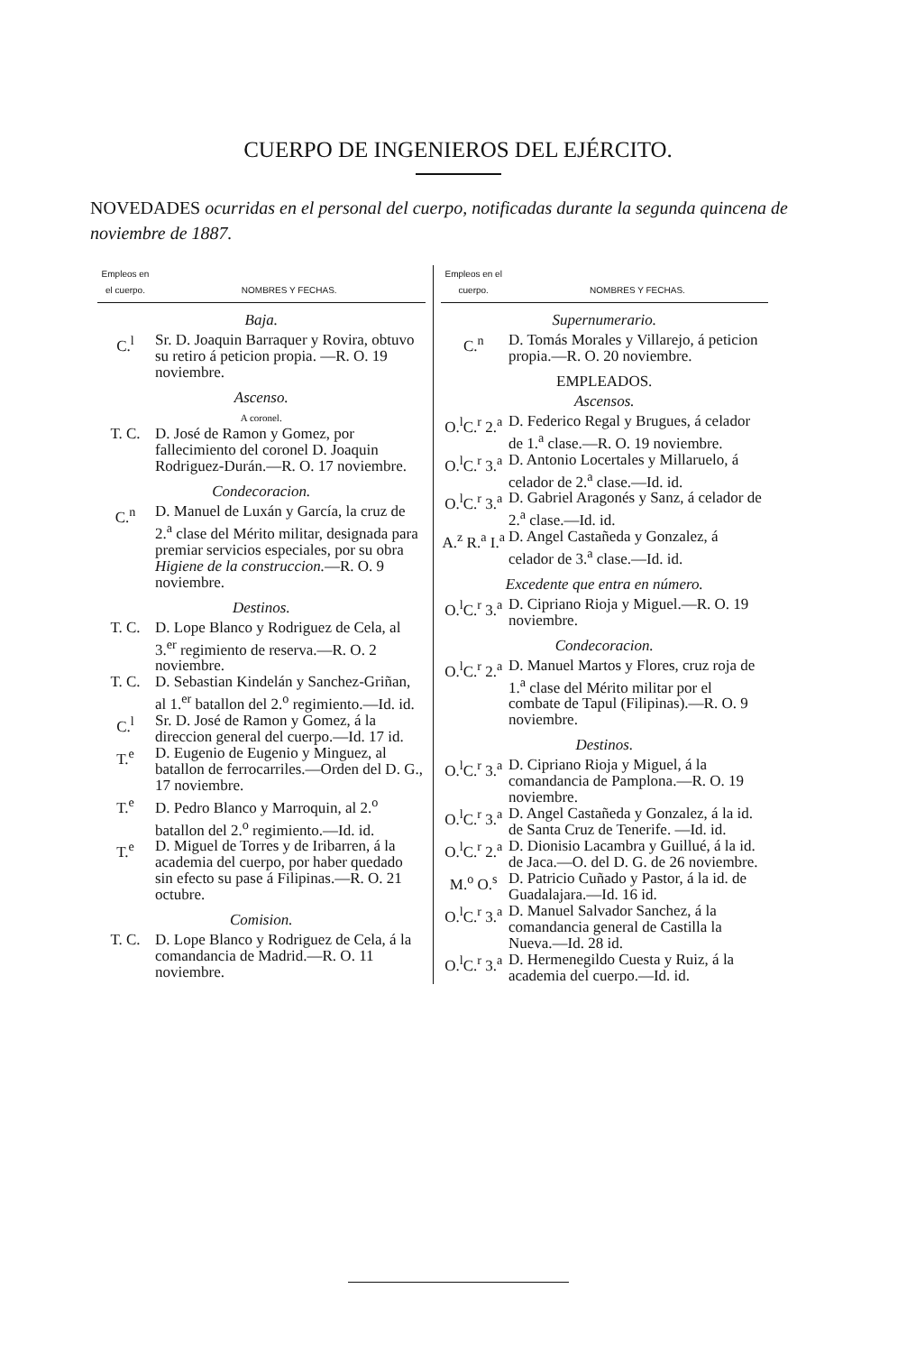CUERPO DE INGENIEROS DEL EJÉRCITO.
NOVEDADES ocurridas en el personal del cuerpo, notificadas durante la segunda quincena de noviembre de 1887.
| Empleos en el cuerpo. | NOMBRES Y FECHAS. |
| --- | --- |
| Baja. | |
| C.<sup>l</sup> | Sr. D. Joaquin Barraquer y Rovira, obtuvo su retiro á peticion propia. —R. O. 19 noviembre. |
| Ascenso. | |
| A coronel. | |
| T. C. | D. José de Ramon y Gomez, por fallecimiento del coronel D. Joaquin Rodriguez-Durán.—R. O. 17 noviembre. |
| Condecoracion. | |
| C.<sup>n</sup> | D. Manuel de Luxán y García, la cruz de 2.<sup>a</sup> clase del Mérito militar, designada para premiar servicios especiales, por su obra Higiene de la construccion. —R. O. 9 noviembre. |
| Destinos. | |
| T. C. | D. Lope Blanco y Rodriguez de Cela, al 3.<sup>er</sup> regimiento de reserva.—R. O. 2 noviembre. |
| T. C. | D. Sebastian Kindelán y Sanchez-Griñan, al 1.<sup>er</sup> batallon del 2.<sup>o</sup> regimiento.—Id. id. |
| C.<sup>l</sup> | Sr. D. José de Ramon y Gomez, á la direccion general del cuerpo.—Id. 17 id. |
| T.<sup>e</sup> | D. Eugenio de Eugenio y Minguez, al batallon de ferrocarriles.—Orden del D. G., 17 noviembre. |
| T.<sup>e</sup> | D. Pedro Blanco y Marroquin, al 2.<sup>o</sup> batallon del 2.<sup>o</sup> regimiento.—Id. id. |
| T.<sup>e</sup> | D. Miguel de Torres y de Iribarren, á la academia del cuerpo, por haber quedado sin efecto su pase á Filipinas.—R. O. 21 octubre. |
| Comision. | |
| T. C. | D. Lope Blanco y Rodriguez de Cela, á la comandancia de Madrid.—R. O. 11 noviembre. |
| Empleos en el cuerpo. | NOMBRES Y FECHAS. |
| --- | --- |
| Supernumerario. | |
| C.<sup>n</sup> | D. Tomás Morales y Villarejo, á peticion propia.—R. O. 20 noviembre. |
| EMPLEADOS. | |
| Ascensos. | |
| O.<sup>l</sup>C.<sup>r</sup> 2.<sup>a</sup> | D. Federico Regal y Brugues, á celador de 1.<sup>a</sup> clase.—R. O. 19 noviembre. |
| O.<sup>l</sup>C.<sup>r</sup> 3.<sup>a</sup> | D. Antonio Locertales y Millaruelo, á celador de 2.<sup>a</sup> clase.—Id. id. |
| O.<sup>l</sup>C.<sup>r</sup> 3.<sup>a</sup> | D. Gabriel Aragonés y Sanz, á celador de 2.<sup>a</sup> clase.—Id. id. |
| A.<sup>z</sup> R.<sup>a</sup> I.<sup>a</sup> | D. Angel Castañeda y Gonzalez, á celador de 3.<sup>a</sup> clase.—Id. id. |
| Excedente que entra en número. | |
| O.<sup>l</sup>C.<sup>r</sup> 3.<sup>a</sup> | D. Cipriano Rioja y Miguel.—R. O. 19 noviembre. |
| Condecoracion. | |
| O.<sup>l</sup>C.<sup>r</sup> 2.<sup>a</sup> | D. Manuel Martos y Flores, cruz roja de 1.<sup>a</sup> clase del Mérito militar por el combate de Tapul (Filipinas).—R. O. 9 noviembre. |
| Destinos. | |
| O.<sup>l</sup>C.<sup>r</sup> 3.<sup>a</sup> | D. Cipriano Rioja y Miguel, á la comandancia de Pamplona.—R. O. 19 noviembre. |
| O.<sup>l</sup>C.<sup>r</sup> 3.<sup>a</sup> | D. Angel Castañeda y Gonzalez, á la id. de Santa Cruz de Tenerife. —Id. id. |
| O.<sup>l</sup>C.<sup>r</sup> 2.<sup>a</sup> | D. Dionisio Lacambra y Guillué, á la id. de Jaca.—O. del D. G. de 26 noviembre. |
| M.<sup>o</sup> O.<sup>s</sup> | D. Patricio Cuñado y Pastor, á la id. de Guadalajara.—Id. 16 id. |
| O.<sup>l</sup>C.<sup>r</sup> 3.<sup>a</sup> | D. Manuel Salvador Sanchez, á la comandancia general de Castilla la Nueva.—Id. 28 id. |
| O.<sup>l</sup>C.<sup>r</sup> 3.<sup>a</sup> | D. Hermenegildo Cuesta y Ruiz, á la academia del cuerpo.—Id. id. |